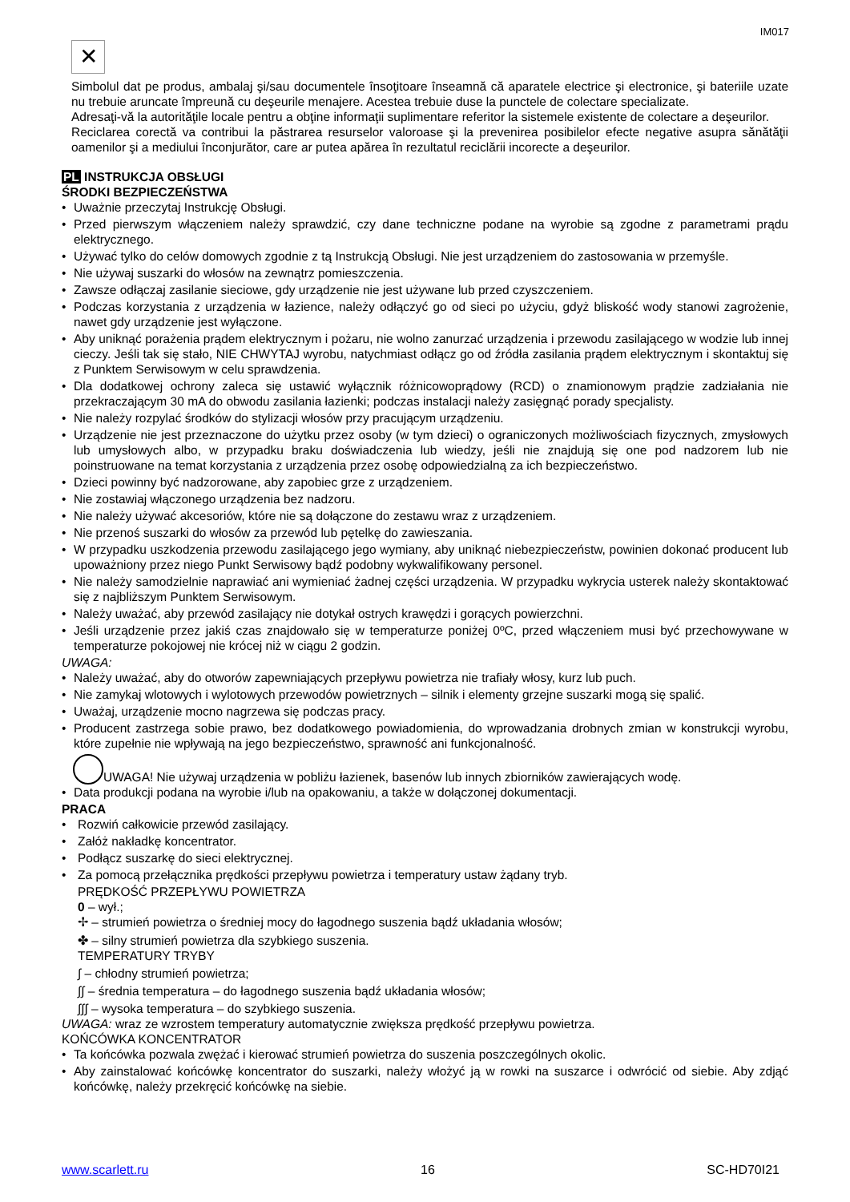IM017
✕
Simbolul dat pe produs, ambalaj şi/sau documentele însoţitoare înseamnă că aparatele electrice şi electronice, şi bateriile uzate nu trebuie aruncate împreună cu deşeurile menajere. Acestea trebuie duse la punctele de colectare specializate.
Adresaţi-vă la autorităţile locale pentru a obţine informaţii suplimentare referitor la sistemele existente de colectare a deşeurilor.
Reciclarea corectă va contribui la păstrarea resurselor valoroase şi la prevenirea posibilelor efecte negative asupra sănătăţii oamenilor şi a mediului înconjurător, care ar putea apărea în rezultatul reciclării incorecte a deşeurilor.
PL INSTRUKCJA OBSŁUGI
ŚRODKI BEZPIECZEŃSTWA
Uważnie przeczytaj Instrukcję Obsługi.
Przed pierwszym włączeniem należy sprawdzić, czy dane techniczne podane na wyrobie są zgodne z parametrami prądu elektrycznego.
Używać tylko do celów domowych zgodnie z tą Instrukcją Obsługi. Nie jest urządzeniem do zastosowania w przemyśle.
Nie używaj suszarki do włosów na zewnątrz pomieszczenia.
Zawsze odłączaj zasilanie sieciowe, gdy urządzenie nie jest używane lub przed czyszczeniem.
Podczas korzystania z urządzenia w łazience, należy odłączyć go od sieci po użyciu, gdyż bliskość wody stanowi zagrożenie, nawet gdy urządzenie jest wyłączone.
Aby uniknąć porażenia prądem elektrycznym i pożaru, nie wolno zanurzać urządzenia i przewodu zasilającego w wodzie lub innej cieczy. Jeśli tak się stało, NIE CHWYTAJ wyrobu, natychmiast odłącz go od źródła zasilania prądem elektrycznym i skontaktuj się z Punktem Serwisowym w celu sprawdzenia.
Dla dodatkowej ochrony zaleca się ustawić wyłącznik różnicowoprądowy (RCD) o znamionowym prądzie zadziałania nie przekraczającym 30 mA do obwodu zasilania łazienki; podczas instalacji należy zasięgnąć porady specjalisty.
Nie należy rozpylać środków do stylizacji włosów przy pracującym urządzeniu.
Urządzenie nie jest przeznaczone do użytku przez osoby (w tym dzieci) o ograniczonych możliwościach fizycznych, zmysłowych lub umysłowych albo, w przypadku braku doświadczenia lub wiedzy, jeśli nie znajdują się one pod nadzorem lub nie poinstruowane na temat korzystania z urządzenia przez osobę odpowiedzialną za ich bezpieczeństwo.
Dzieci powinny być nadzorowane, aby zapobiec grze z urządzeniem.
Nie zostawiaj włączonego urządzenia bez nadzoru.
Nie należy używać akcesoriów, które nie są dołączone do zestawu wraz z urządzeniem.
Nie przenoś suszarki do włosów za przewód lub pętelkę do zawieszania.
W przypadku uszkodzenia przewodu zasilającego jego wymiany, aby uniknąć niebezpieczeństw, powinien dokonać producent lub upoważniony przez niego Punkt Serwisowy bądź podobny wykwalifikowany personel.
Nie należy samodzielnie naprawiać ani wymieniać żadnej części urządzenia. W przypadku wykrycia usterek należy skontaktować się z najbliższym Punktem Serwisowym.
Należy uważać, aby przewód zasilający nie dotykał ostrych krawędzi i gorących powierzchni.
Jeśli urządzenie przez jakiś czas znajdowało się w temperaturze poniżej 0ºC, przed włączeniem musi być przechowywane w temperaturze pokojowej nie krócej niż w ciągu 2 godzin.
UWAGA:
Należy uważać, aby do otworów zapewniających przepływu powietrza nie trafiały włosy, kurz lub puch.
Nie zamykaj wlotowych i wylotowych przewodów powietrznych – silnik i elementy grzejne suszarki mogą się spalić.
Uważaj, urządzenie mocno nagrzewa się podczas pracy.
Producent zastrzega sobie prawo, bez dodatkowego powiadomienia, do wprowadzania drobnych zmian w konstrukcji wyrobu, które zupełnie nie wpływają na jego bezpieczeństwo, sprawność ani funkcjonalność.
UWAGA! Nie używaj urządzenia w pobliżu łazienek, basenów lub innych zbiorników zawierających wodę.
Data produkcji podana na wyrobie i/lub na opakowaniu, a także w dołączonej dokumentacji.
PRACA
Rozwiń całkowicie przewód zasilający.
Załóż nakładkę koncentrator.
Podłącz suszarkę do sieci elektrycznej.
Za pomocą przełącznika prędkości przepływu powietrza i temperatury ustaw żądany tryb.
PRĘDKOŚĆ PRZEPŁYWU POWIETRZA
0 – wył.;
✢ – strumień powietrza o średniej mocy do łagodnego suszenia bądź układania włosów;
✤ – silny strumień powietrza dla szybkiego suszenia.
TEMPERATURY TRYBY
∫ – chłodny strumień powietrza;
∫∫ – średnia temperatura – do łagodnego suszenia bądź układania włosów;
∫∫∫ – wysoka temperatura – do szybkiego suszenia.
UWAGA: wraz ze wzrostem temperatury automatycznie zwiększa prędkość przepływu powietrza.
KOŃCÓWKA KONCENTRATOR
Ta końcówka pozwala zwężać i kierować strumień powietrza do suszenia poszczególnych okolic.
Aby zainstalować końcówkę koncentrator do suszarki, należy włożyć ją w rowki na suszarce i odwrócić od siebie. Aby zdjąć końcówkę, należy przekręcić końcówkę na siebie.
www.scarlett.ru 16 SC-HD70I21